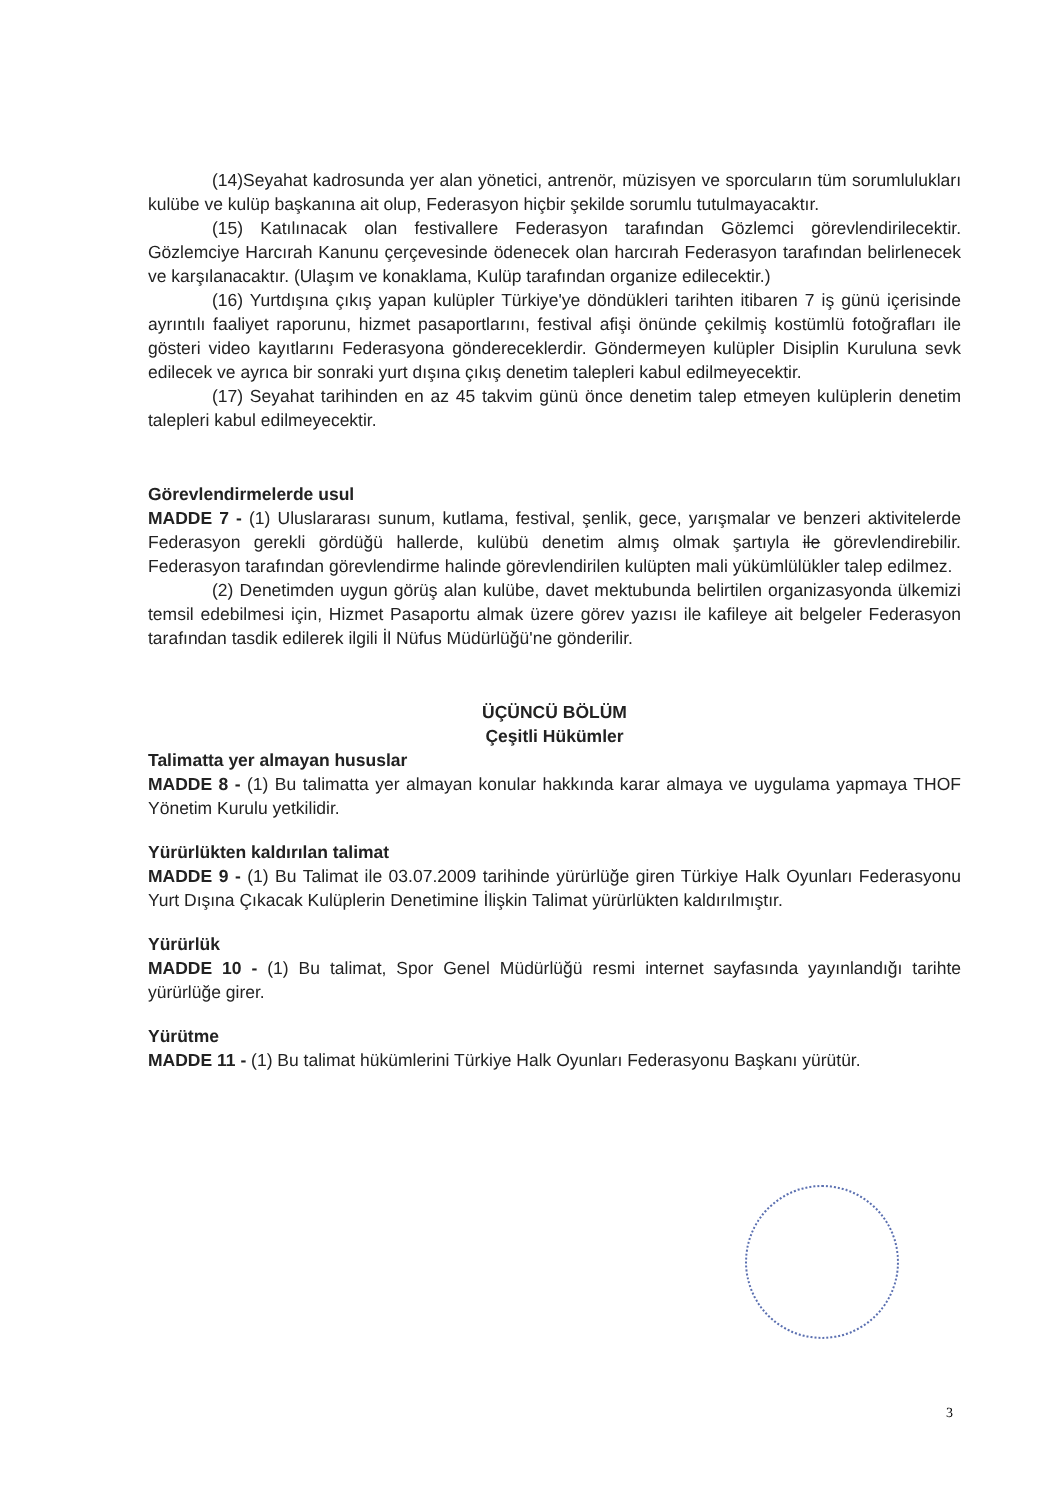(14)Seyahat kadrosunda yer alan yönetici, antrenör, müzisyen ve sporcuların tüm sorumlulukları kulübe ve kulüp başkanına ait olup, Federasyon hiçbir şekilde sorumlu tutulmayacaktır.
(15) Katılınacak olan festivallere Federasyon tarafından Gözlemci görevlendirilecektir. Gözlemciye Harcırah Kanunu çerçevesinde ödenecek olan harcırah Federasyon tarafından belirlenecek ve karşılanacaktır. (Ulaşım ve konaklama, Kulüp tarafından organize edilecektir.)
(16) Yurtdışına çıkış yapan kulüpler Türkiye'ye döndükleri tarihten itibaren 7 iş günü içerisinde ayrıntılı faaliyet raporunu, hizmet pasaportlarını, festival afişi önünde çekilmiş kostümlü fotoğrafları ile gösteri video kayıtlarını Federasyona göndereceklerdir. Göndermeyen kulüpler Disiplin Kuruluna sevk edilecek ve ayrıca bir sonraki yurt dışına çıkış denetim talepleri kabul edilmeyecektir.
(17) Seyahat tarihinden en az 45 takvim günü önce denetim talep etmeyen kulüplerin denetim talepleri kabul edilmeyecektir.
Görevlendirmelerde usul
MADDE 7 - (1) Uluslararası sunum, kutlama, festival, şenlik, gece, yarışmalar ve benzeri aktivitelerde Federasyon gerekli gördüğü hallerde, kulübü denetim almış olmak şartıyla ile görevlendirebilir. Federasyon tarafından görevlendirme halinde görevlendirilen kulüpten mali yükümlülükler talep edilmez.
(2) Denetimden uygun görüş alan kulübe, davet mektubunda belirtilen organizasyonda ülkemizi temsil edebilmesi için, Hizmet Pasaportu almak üzere görev yazısı ile kafileye ait belgeler Federasyon tarafından tasdik edilerek ilgili İl Nüfus Müdürlüğü'ne gönderilir.
ÜÇÜNCÜ BÖLÜM
Çeşitli Hükümler
Talimatta yer almayan hususlar
MADDE 8 - (1) Bu talimatta yer almayan konular hakkında karar almaya ve uygulama yapmaya THOF Yönetim Kurulu yetkilidir.
Yürürlükten kaldırılan talimat
MADDE 9 - (1) Bu Talimat ile 03.07.2009 tarihinde yürürlüğe giren Türkiye Halk Oyunları Federasyonu Yurt Dışına Çıkacak Kulüplerin Denetimine İlişkin Talimat yürürlükten kaldırılmıştır.
Yürürlük
MADDE 10 - (1) Bu talimat, Spor Genel Müdürlüğü resmi internet sayfasında yayınlandığı tarihte yürürlüğe girer.
Yürütme
MADDE 11 - (1) Bu talimat hükümlerini Türkiye Halk Oyunları Federasyonu Başkanı yürütür.
3